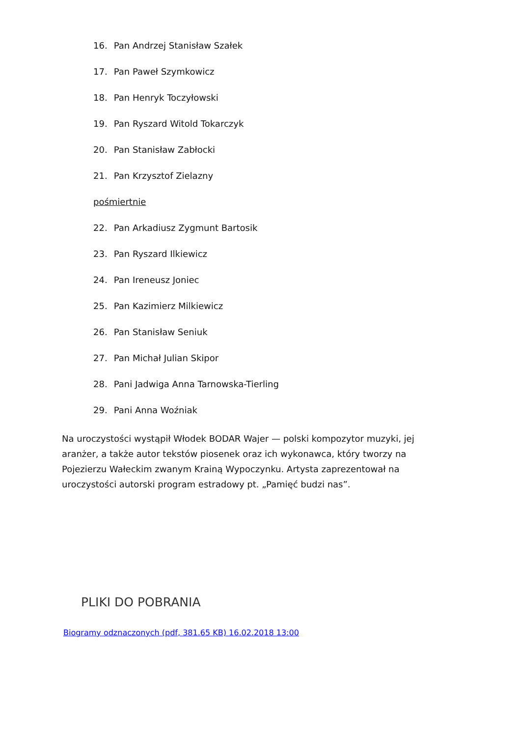16. Pan Andrzej Stanisław Szałek
17. Pan Paweł Szymkowicz
18. Pan Henryk Toczyłowski
19. Pan Ryszard Witold Tokarczyk
20. Pan Stanisław Zabłocki
21. Pan Krzysztof Zielazny
pośmiertnie
22. Pan Arkadiusz Zygmunt Bartosik
23. Pan Ryszard Ilkiewicz
24. Pan Ireneusz Joniec
25. Pan Kazimierz Milkiewicz
26. Pan Stanisław Seniuk
27. Pan Michał Julian Skipor
28. Pani Jadwiga Anna Tarnowska-Tierling
29. Pani Anna Woźniak
Na uroczystości wystąpił Włodek BODAR Wajer — polski kompozytor muzyki, jej aranżer, a także autor tekstów piosenek oraz ich wykonawca, który tworzy na Pojezierzu Wałeckim zwanym Krainą Wypoczynku. Artysta zaprezentował na uroczystości autorski program estradowy pt. „Pamięć budzi nas”.
PLIKI DO POBRANIA
Biogramy odznaczonych (pdf, 381.65 KB) 16.02.2018 13:00